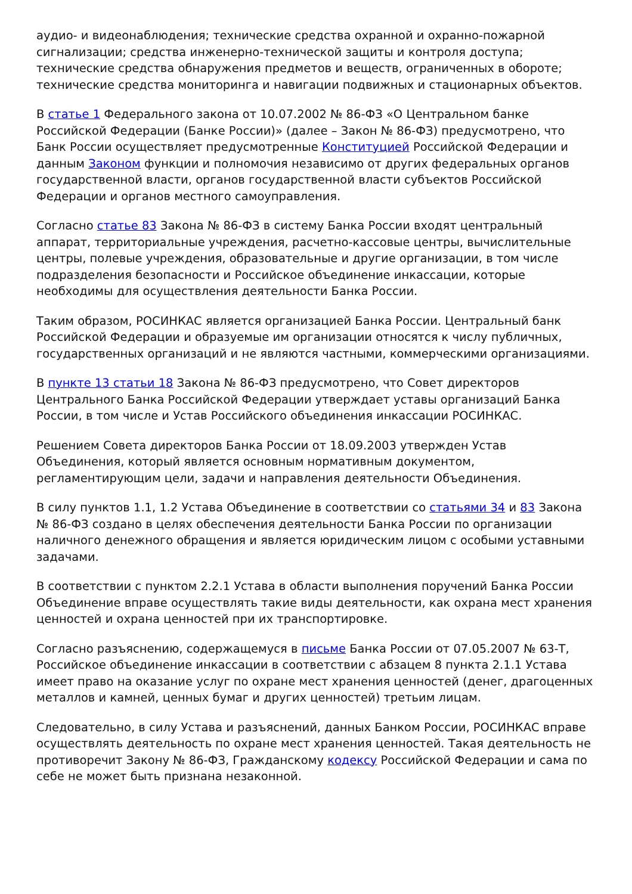аудио- и видеонаблюдения; технические средства охранной и охранно-пожарной сигнализации; средства инженерно-технической защиты и контроля доступа; технические средства обнаружения предметов и веществ, ограниченных в обороте; технические средства мониторинга и навигации подвижных и стационарных объектов.
В статье 1 Федерального закона от 10.07.2002 № 86-ФЗ «О Центральном банке Российской Федерации (Банке России)» (далее – Закон № 86-ФЗ) предусмотрено, что Банк России осуществляет предусмотренные Конституцией Российской Федерации и данным Законом функции и полномочия независимо от других федеральных органов государственной власти, органов государственной власти субъектов Российской Федерации и органов местного самоуправления.
Согласно статье 83 Закона № 86-ФЗ в систему Банка России входят центральный аппарат, территориальные учреждения, расчетно-кассовые центры, вычислительные центры, полевые учреждения, образовательные и другие организации, в том числе подразделения безопасности и Российское объединение инкассации, которые необходимы для осуществления деятельности Банка России.
Таким образом, РОСИНКАС является организацией Банка России. Центральный банк Российской Федерации и образуемые им организации относятся к числу публичных, государственных организаций и не являются частными, коммерческими организациями.
В пункте 13 статьи 18 Закона № 86-ФЗ предусмотрено, что Совет директоров Центрального Банка Российской Федерации утверждает уставы организаций Банка России, в том числе и Устав Российского объединения инкассации РОСИНКАС.
Решением Совета директоров Банка России от 18.09.2003 утвержден Устав Объединения, который является основным нормативным документом, регламентирующим цели, задачи и направления деятельности Объединения.
В силу пунктов 1.1, 1.2 Устава Объединение в соответствии со статьями 34 и 83 Закона № 86-ФЗ создано в целях обеспечения деятельности Банка России по организации наличного денежного обращения и является юридическим лицом с особыми уставными задачами.
В соответствии с пунктом 2.2.1 Устава в области выполнения поручений Банка России Объединение вправе осуществлять такие виды деятельности, как охрана мест хранения ценностей и охрана ценностей при их транспортировке.
Согласно разъяснению, содержащемуся в письме Банка России от 07.05.2007 № 63-Т, Российское объединение инкассации в соответствии с абзацем 8 пункта 2.1.1 Устава имеет право на оказание услуг по охране мест хранения ценностей (денег, драгоценных металлов и камней, ценных бумаг и других ценностей) третьим лицам.
Следовательно, в силу Устава и разъяснений, данных Банком России, РОСИНКАС вправе осуществлять деятельность по охране мест хранения ценностей. Такая деятельность не противоречит Закону № 86-ФЗ, Гражданскому кодексу Российской Федерации и сама по себе не может быть признана незаконной.